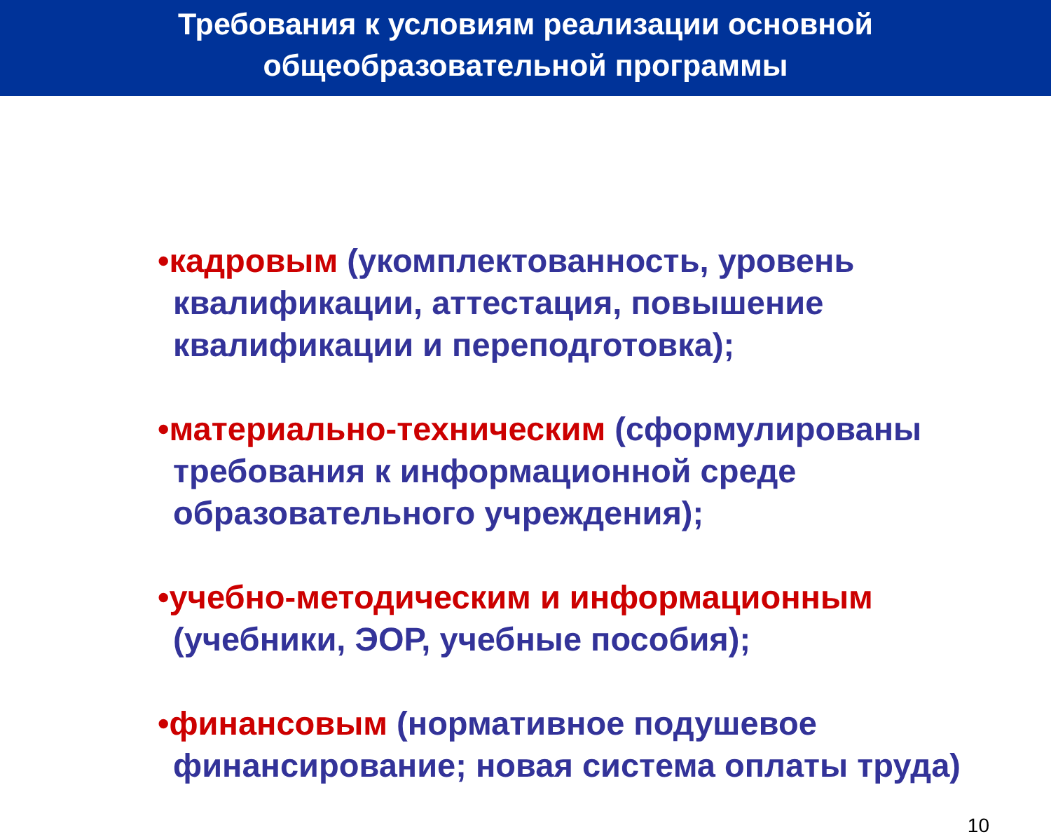Требования к условиям реализации основной
общеобразовательной программы
•кадровым (укомплектованность, уровень квалификации, аттестация, повышение квалификации и переподготовка);
•материально-техническим (сформулированы требования к информационной среде образовательного учреждения);
•учебно-методическим и информационным (учебники, ЭОР, учебные пособия);
•финансовым (нормативное подушевое финансирование; новая система оплаты труда)
10